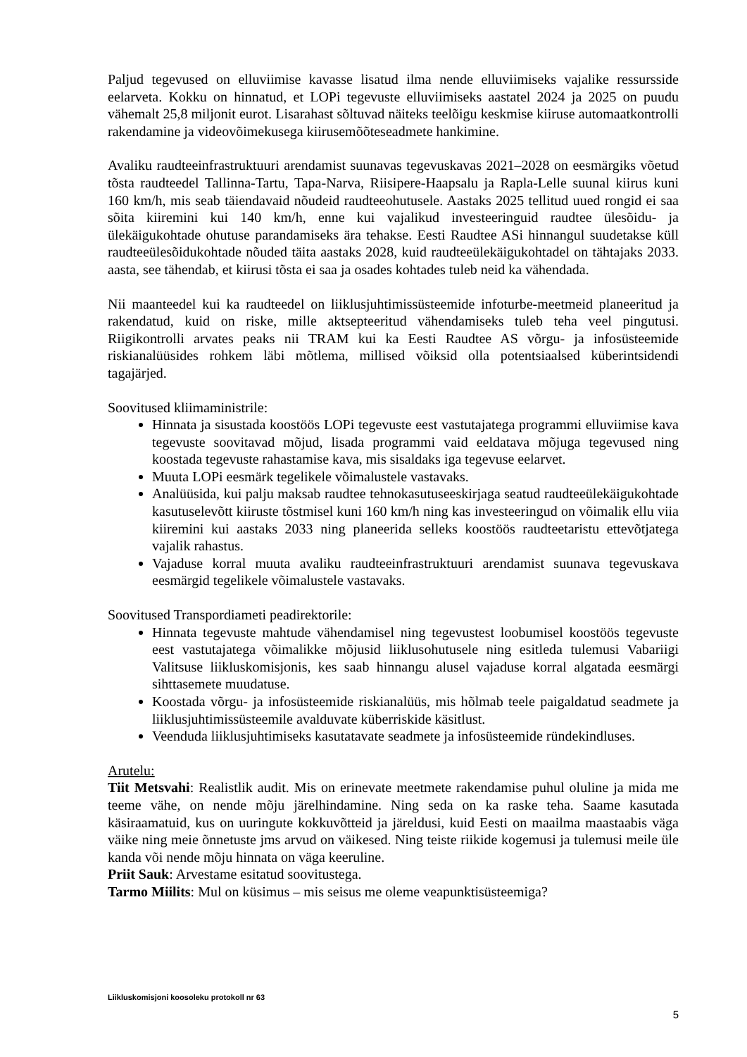Paljud tegevused on elluviimise kavasse lisatud ilma nende elluviimiseks vajalike ressursside eelarveta. Kokku on hinnatud, et LOPi tegevuste elluviimiseks aastatel 2024 ja 2025 on puudu vähemalt 25,8 miljonit eurot. Lisarahast sõltuvad näiteks teelõigu keskmise kiiruse automaatkontrolli rakendamine ja videovõimekusega kiirusemõõteseadmete hankimine.
Avaliku raudteeinfrastruktuuri arendamist suunavas tegevuskavas 2021–2028 on eesmärgiks võetud tõsta raudteedel Tallinna-Tartu, Tapa-Narva, Riisipere-Haapsalu ja Rapla-Lelle suunal kiirus kuni 160 km/h, mis seab täiendavaid nõudeid raudteeohutusele. Aastaks 2025 tellitud uued rongid ei saa sõita kiiremini kui 140 km/h, enne kui vajalikud investeeringuid raudtee ülesõidu- ja ülekäigukohtade ohutuse parandamiseks ära tehakse. Eesti Raudtee ASi hinnangul suudetakse küll raudteeülesõidukohtade nõuded täita aastaks 2028, kuid raudteeülekäigukohtadel on tähtajaks 2033. aasta, see tähendab, et kiirusi tõsta ei saa ja osades kohtades tuleb neid ka vähendada.
Nii maanteedel kui ka raudteedel on liiklusjuhtimissüsteemide infoturbe-meetmeid planeeritud ja rakendatud, kuid on riske, mille aktsepteeritud vähendamiseks tuleb teha veel pingutusi. Riigikontrolli arvates peaks nii TRAM kui ka Eesti Raudtee AS võrgu- ja infosüsteemide riskianalüüsides rohkem läbi mõtlema, millised võiksid olla potentsiaalsed küberintsidendi tagajärjed.
Soovitused kliimaministrile:
Hinnata ja sisustada koostöös LOPi tegevuste eest vastutajatega programmi elluviimise kava tegevuste soovitavad mõjud, lisada programmi vaid eeldatava mõjuga tegevused ning koostada tegevuste rahastamise kava, mis sisaldaks iga tegevuse eelarvet.
Muuta LOPi eesmärk tegelikele võimalustele vastavaks.
Analüüsida, kui palju maksab raudtee tehnokasutuseeskirjaga seatud raudteeülekäigukohtade kasutuselevõtt kiiruste tõstmisel kuni 160 km/h ning kas investeeringud on võimalik ellu viia kiiremini kui aastaks 2033 ning planeerida selleks koostöös raudteetaristu ettevõtjatega vajalik rahastus.
Vajaduse korral muuta avaliku raudteeinfrastruktuuri arendamist suunava tegevuskava eesmärgid tegelikele võimalustele vastavaks.
Soovitused Transpordiameti peadirektorile:
Hinnata tegevuste mahtude vähendamisel ning tegevustest loobumisel koostöös tegevuste eest vastutajatega võimalikke mõjusid liiklusohutusele ning esitleda tulemusi Vabariigi Valitsuse liikluskomisjonis, kes saab hinnangu alusel vajaduse korral algatada eesmärgi sihttasemete muudatuse.
Koostada võrgu- ja infosüsteemide riskianalüüs, mis hõlmab teele paigaldatud seadmete ja liiklusjuhtimissüsteemile avalduvate küberriskide käsitlust.
Veenduda liiklusjuhtimiseks kasutatavate seadmete ja infosüsteemide ründekindluses.
Arutelu:
Tiit Metsvahi: Realistlik audit. Mis on erinevate meetmete rakendamise puhul oluline ja mida me teeme vähe, on nende mõju järelhindamine. Ning seda on ka raske teha. Saame kasutada käsiraamatuid, kus on uuringute kokkuvõtteid ja järeldusi, kuid Eesti on maailma maastaabis väga väike ning meie õnnetuste jms arvud on väikesed. Ning teiste riikide kogemusi ja tulemusi meile üle kanda või nende mõju hinnata on väga keeruline.
Priit Sauk: Arvestame esitatud soovitustega.
Tarmo Miilits: Mul on küsimus – mis seisus me oleme veapunktisüsteemiga?
Liikluskomisjoni koosoleku protokoll nr 63
5